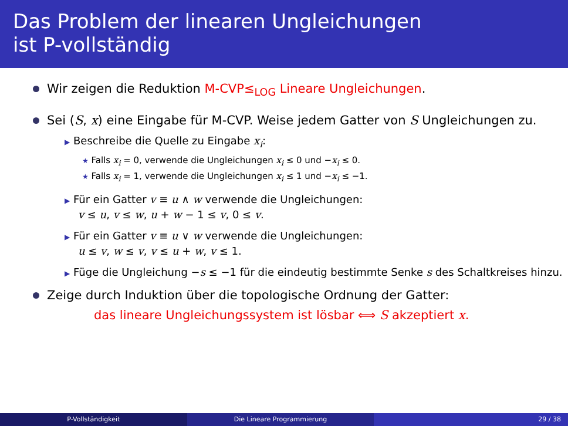Das Problem der linearen Ungleichungen
ist P-vollständig
Wir zeigen die Reduktion M-CVP≤<sub>LOG</sub> Lineare Ungleichungen.
Sei (S, x) eine Eingabe für M-CVP. Weise jedem Gatter von S Ungleichungen zu.
▶ Beschreibe die Quelle zu Eingabe x<sub>i</sub>:
★ Falls x<sub>i</sub> = 0, verwende die Ungleichungen x<sub>i</sub> ≤ 0 und −x<sub>i</sub> ≤ 0.
★ Falls x<sub>i</sub> = 1, verwende die Ungleichungen x<sub>i</sub> ≤ 1 und −x<sub>i</sub> ≤ −1.
▶ Für ein Gatter v ≡ u ∧ w verwende die Ungleichungen:
v ≤ u, v ≤ w, u + w − 1 ≤ v, 0 ≤ v.
▶ Für ein Gatter v ≡ u ∨ w verwende die Ungleichungen:
u ≤ v, w ≤ v, v ≤ u + w, v ≤ 1.
▶ Füge die Ungleichung −s ≤ −1 für die eindeutig bestimmte Senke s des Schaltkreises hinzu.
Zeige durch Induktion über die topologische Ordnung der Gatter:
das lineare Ungleichungssystem ist lösbar ⟺ S akzeptiert x.
P-Vollständigkeit Die Lineare Programmierung 29 / 38